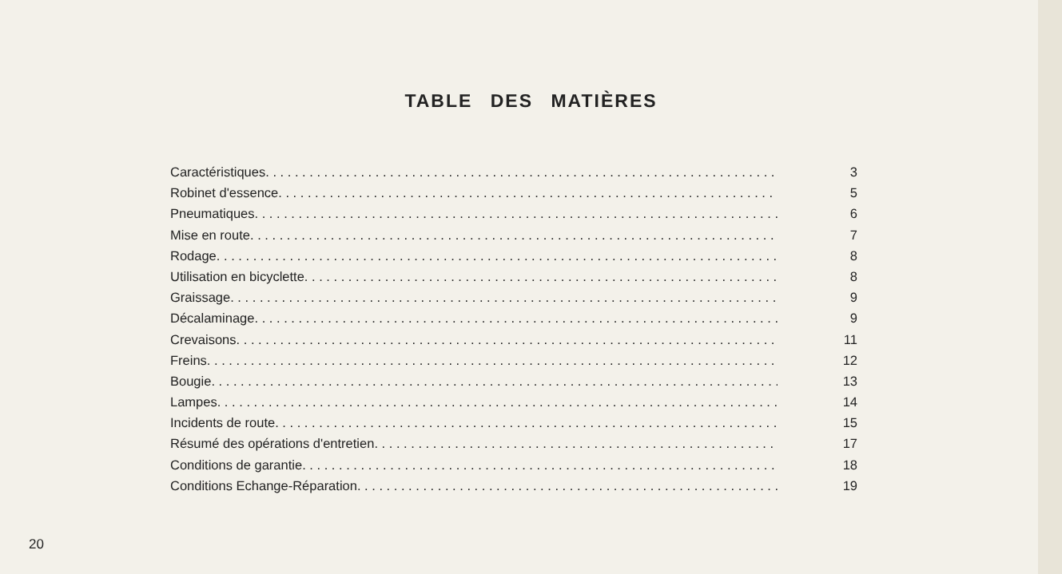TABLE DES MATIÈRES
Caractéristiques 3
Robinet d'essence 5
Pneumatiques 6
Mise en route 7
Rodage 8
Utilisation en bicyclette 8
Graissage 9
Décalaminage 9
Crevaisons 11
Freins 12
Bougie 13
Lampes 14
Incidents de route 15
Résumé des opérations d'entretien 17
Conditions de garantie 18
Conditions Echange-Réparation 19
20